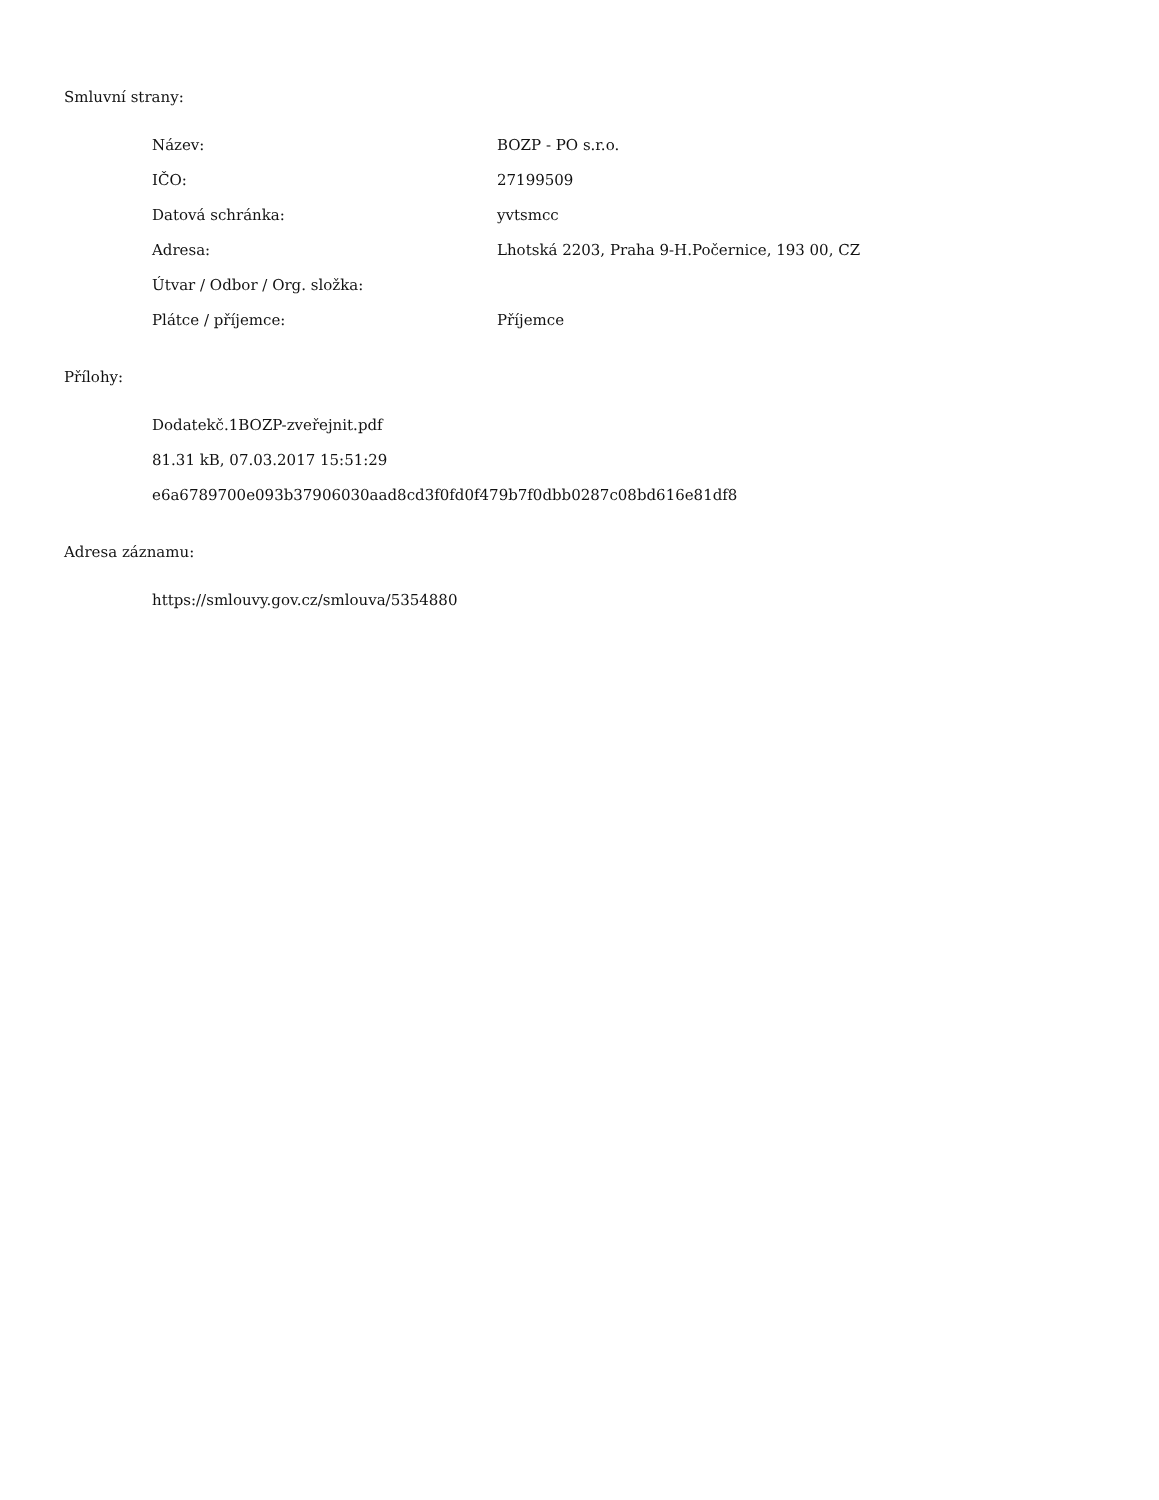Smluvní strany:
| Název: | BOZP - PO s.r.o. |
| IČO: | 27199509 |
| Datová schránka: | yvtsmcc |
| Adresa: | Lhotská 2203, Praha 9-H.Počernice, 193 00, CZ |
| Útvar / Odbor / Org. složka: | |
| Plátce / příjemce: | Příjemce |
Přílohy:
Dodatekč.1BOZP-zveřejnit.pdf
81.31 kB, 07.03.2017 15:51:29
e6a6789700e093b37906030aad8cd3f0fd0f479b7f0dbb0287c08bd616e81df8
Adresa záznamu:
https://smlouvy.gov.cz/smlouva/5354880